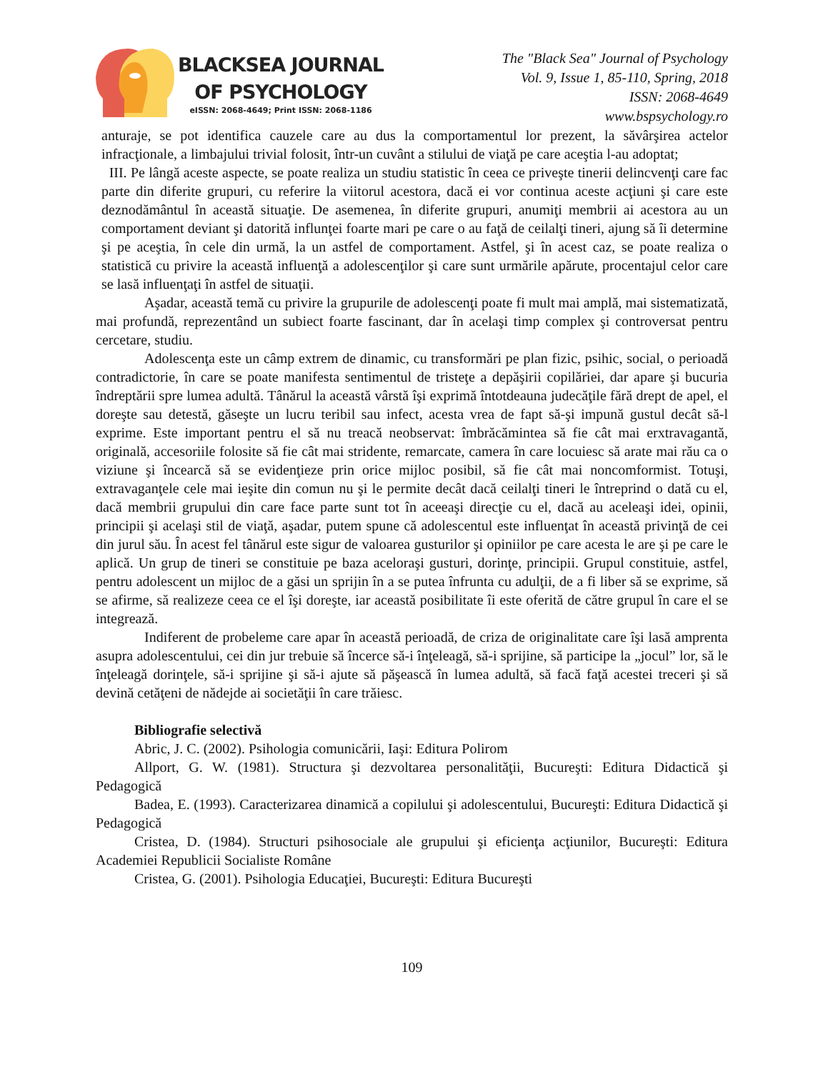BLACKSEA JOURNAL
OF PSYCHOLOGY
eISSN: 2068-4649; Print ISSN: 2068-1186
The "Black Sea" Journal of Psychology
Vol. 9, Issue 1, 85-110, Spring, 2018
ISSN: 2068-4649
www.bspsychology.ro
anturaje, se pot identifica cauzele care au dus la comportamentul lor prezent, la săvârşirea actelor infracţionale, a limbajului trivial folosit, într-un cuvânt a stilului de viaţă pe care aceştia l-au adoptat;
III. Pe lângă aceste aspecte, se poate realiza un studiu statistic în ceea ce priveşte tinerii delincvenţi care fac parte din diferite grupuri, cu referire la viitorul acestora, dacă ei vor continua aceste acţiuni şi care este deznodământul în această situaţie. De asemenea, în diferite grupuri, anumiţi membrii ai acestora au un comportament deviant şi datorită influnţei foarte mari pe care o au faţă de ceilalţi tineri, ajung să îi determine şi pe aceştia, în cele din urmă, la un astfel de comportament. Astfel, şi în acest caz, se poate realiza o statistică cu privire la această influenţă a adolescenţilor şi care sunt urmările apărute, procentajul celor care se lasă influenţaţi în astfel de situaţii.
Aşadar, această temă cu privire la grupurile de adolescenţi poate fi mult mai amplă, mai sistematizată, mai profundă, reprezentând un subiect foarte fascinant, dar în acelaşi timp complex şi controversat pentru cercetare, studiu.
Adolescenţa este un câmp extrem de dinamic, cu transformări pe plan fizic, psihic, social, o perioadă contradictorie, în care se poate manifesta sentimentul de tristeţe a depăşirii copilăriei, dar apare şi bucuria îndreptării spre lumea adultă. Tânărul la această vârstă îşi exprimă întotdeauna judecăţile fără drept de apel, el doreşte sau detestă, găseşte un lucru teribil sau infect, acesta vrea de fapt să-şi impună gustul decât să-l exprime. Este important pentru el să nu treacă neobservat: îmbrăcămintea să fie cât mai erxtravagantă, originală, accesoriile folosite să fie cât mai stridente, remarcate, camera în care locuiesc să arate mai rău ca o viziune şi încearcă să se evidenţieze prin orice mijloc posibil, să fie cât mai noncomformist. Totuşi, extravaganţele cele mai ieşite din comun nu şi le permite decât dacă ceilalţi tineri le întreprind o dată cu el, dacă membrii grupului din care face parte sunt tot în aceeaşi direcţie cu el, dacă au aceleaşi idei, opinii, principii şi acelaşi stil de viaţă, aşadar, putem spune că adolescentul este influenţat în această privinţă de cei din jurul său. În acest fel tânărul este sigur de valoarea gusturilor şi opiniilor pe care acesta le are şi pe care le aplică. Un grup de tineri se constituie pe baza aceloraşi gusturi, dorinţe, principii. Grupul constituie, astfel, pentru adolescent un mijloc de a găsi un sprijin în a se putea înfrunta cu adulţii, de a fi liber să se exprime, să se afirme, să realizeze ceea ce el îşi doreşte, iar această posibilitate îi este oferită de către grupul în care el se integrează.
Indiferent de probeleme care apar în această perioadă, de criza de originalitate care îşi lasă amprenta asupra adolescentului, cei din jur trebuie să încerce să-i înţeleagă, să-i sprijine, să participe la „jocul” lor, să le înţeleagă dorinţele, să-i sprijine şi să-i ajute să păşească în lumea adultă, să facă faţă acestei treceri şi să devină cetăţeni de nădejde ai societăţii în care trăiesc.
Bibliografie selectivă
Abric, J. C. (2002). Psihologia comunicării, Iaşi: Editura Polirom
Allport, G. W. (1981). Structura şi dezvoltarea personalităţii, Bucureşti: Editura Didactică şi Pedagogică
Badea, E. (1993). Caracterizarea dinamică a copilului şi adolescentului, Bucureşti: Editura Didactică şi Pedagogică
Cristea, D. (1984). Structuri psihosociale ale grupului şi eficienţa acţiunilor, Bucureşti: Editura Academiei Republicii Socialiste Române
Cristea, G. (2001). Psihologia Educaţiei, Bucureşti: Editura Bucureşti
109